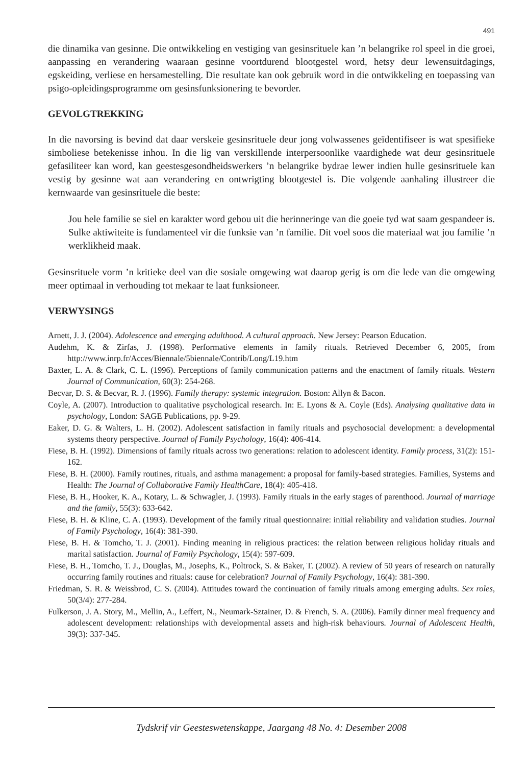491
die dinamika van gesinne. Die ontwikkeling en vestiging van gesinsrituele kan ’n belangrike rol speel in die groei, aanpassing en verandering waaraan gesinne voortdurend blootgestel word, hetsy deur lewensuitdagings, egskeiding, verliese en hersamestelling. Die resultate kan ook gebruik word in die ontwikkeling en toepassing van psigo-opleidingsprogramme om gesinsfunksionering te bevorder.
GEVOLGTREKKING
In die navorsing is bevind dat daar verskeie gesinsrituele deur jong volwassenes geïdentifiseer is wat spesifieke simboliese betekenisse inhou. In die lig van verskillende interpersoonlike vaardighede wat deur gesinsrituele gefasiliteer kan word, kan geestesgesondheidswerkers ’n belangrike bydrae lewer indien hulle gesinsrituele kan vestig by gesinne wat aan verandering en ontwrigting blootgestel is. Die volgende aanhaling illustreer die kernwaarde van gesinsrituele die beste:
Jou hele familie se siel en karakter word gebou uit die herinneringe van die goeie tyd wat saam gespandeer is. Sulke aktiwiteite is fundamenteel vir die funksie van ’n familie. Dit voel soos die materiaal wat jou familie ’n werklikheid maak.
Gesinsrituele vorm ’n kritieke deel van die sosiale omgewing wat daarop gerig is om die lede van die omgewing meer optimaal in verhouding tot mekaar te laat funksioneer.
VERWYSINGS
Arnett, J. J. (2004). Adolescence and emerging adulthood. A cultural approach. New Jersey: Pearson Education.
Audehm, K. & Zirfas, J. (1998). Performative elements in family rituals. Retrieved December 6, 2005, from http://www.inrp.fr/Acces/Biennale/5biennale/Contrib/Long/L19.htm
Baxter, L. A. & Clark, C. L. (1996). Perceptions of family communication patterns and the enactment of family rituals. Western Journal of Communication, 60(3): 254-268.
Becvar, D. S. & Becvar, R. J. (1996). Family therapy: systemic integration. Boston: Allyn & Bacon.
Coyle, A. (2007). Introduction to qualitative psychological research. In: E. Lyons & A. Coyle (Eds). Analysing qualitative data in psychology, London: SAGE Publications, pp. 9-29.
Eaker, D. G. & Walters, L. H. (2002). Adolescent satisfaction in family rituals and psychosocial development: a developmental systems theory perspective. Journal of Family Psychology, 16(4): 406-414.
Fiese, B. H. (1992). Dimensions of family rituals across two generations: relation to adolescent identity. Family process, 31(2): 151-162.
Fiese, B. H. (2000). Family routines, rituals, and asthma management: a proposal for family-based strategies. Families, Systems and Health: The Journal of Collaborative Family HealthCare, 18(4): 405-418.
Fiese, B. H., Hooker, K. A., Kotary, L. & Schwagler, J. (1993). Family rituals in the early stages of parenthood. Journal of marriage and the family, 55(3): 633-642.
Fiese, B. H. & Kline, C. A. (1993). Development of the family ritual questionnaire: initial reliability and validation studies. Journal of Family Psychology, 16(4): 381-390.
Fiese, B. H. & Tomcho, T. J. (2001). Finding meaning in religious practices: the relation between religious holiday rituals and marital satisfaction. Journal of Family Psychology, 15(4): 597-609.
Fiese, B. H., Tomcho, T. J., Douglas, M., Josephs, K., Poltrock, S. & Baker, T. (2002). A review of 50 years of research on naturally occurring family routines and rituals: cause for celebration? Journal of Family Psychology, 16(4): 381-390.
Friedman, S. R. & Weissbrod, C. S. (2004). Attitudes toward the continuation of family rituals among emerging adults. Sex roles, 50(3/4): 277-284.
Fulkerson, J. A. Story, M., Mellin, A., Leffert, N., Neumark-Sztainer, D. & French, S. A. (2006). Family dinner meal frequency and adolescent development: relationships with developmental assets and high-risk behaviours. Journal of Adolescent Health, 39(3): 337-345.
Tydskrif vir Geesteswetenskappe, Jaargang 48 No. 4: Desember 2008